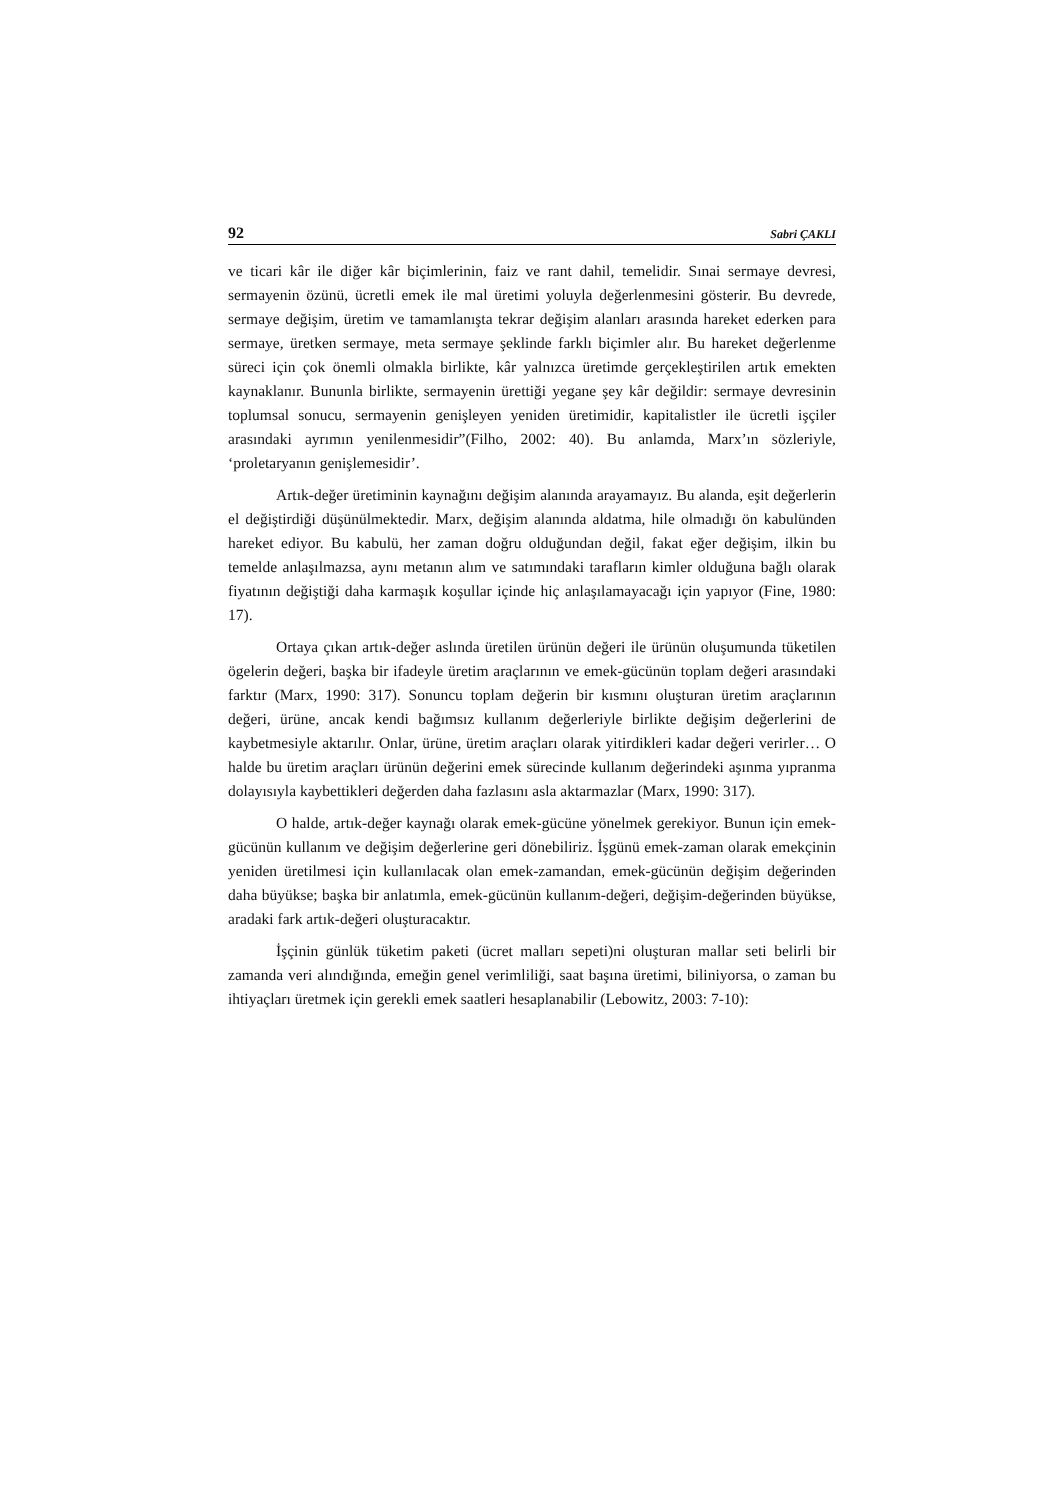92 Sabri ÇAKLI
ve ticari kâr ile diğer kâr biçimlerinin, faiz ve rant dahil, temelidir. Sınai sermaye devresi, sermayenin özünü, ücretli emek ile mal üretimi yoluyla değerlenmesini gösterir. Bu devrede, sermaye değişim, üretim ve tamamlanışta tekrar değişim alanları arasında hareket ederken para sermaye, üretken sermaye, meta sermaye şeklinde farklı biçimler alır. Bu hareket değerlenme süreci için çok önemli olmakla birlikte, kâr yalnızca üretimde gerçekleştirilen artık emekten kaynaklanır. Bununla birlikte, sermayenin ürettiği yegane şey kâr değildir: sermaye devresinin toplumsal sonucu, sermayenin genişleyen yeniden üretimidir, kapitalistler ile ücretli işçiler arasındaki ayrımın yenilenmesidir”(Filho, 2002: 40). Bu anlamda, Marx’ın sözleriyle, ‘proletaryanın genişlemesidir’.
Artık-değer üretiminin kaynağını değişim alanında arayamayız. Bu alanda, eşit değerlerin el değiştirdiği düşünülmektedir. Marx, değişim alanında aldatma, hile olmadığı ön kabulünden hareket ediyor. Bu kabulü, her zaman doğru olduğundan değil, fakat eğer değişim, ilkin bu temelde anlaşılmazsa, aynı metanın alım ve satımındaki tarafların kimler olduğuna bağlı olarak fiyatının değiştiği daha karmaşık koşullar içinde hiç anlaşılamayacağı için yapıyor (Fine, 1980: 17).
Ortaya çıkan artık-değer aslında üretilen ürünün değeri ile ürünün oluşumunda tüketilen ögelerin değeri, başka bir ifadeyle üretim araçlarının ve emek-gücünün toplam değeri arasındaki farktır (Marx, 1990: 317). Sonuncu toplam değerin bir kısmını oluşturan üretim araçlarının değeri, ürüne, ancak kendi bağımsız kullanım değerleriyle birlikte değişim değerlerini de kaybetmesiyle aktarılır. Onlar, ürüne, üretim araçları olarak yitirdikleri kadar değeri verirler… O halde bu üretim araçları ürünün değerini emek sürecinde kullanım değerindeki aşınma yıpranma dolayısıyla kaybettikleri değerden daha fazlasını asla aktarmazlar (Marx, 1990: 317).
O halde, artık-değer kaynağı olarak emek-gücüne yönelmek gerekiyor. Bunun için emek-gücünün kullanım ve değişim değerlerine geri dönebiliriz. İşgünü emek-zaman olarak emekçinin yeniden üretilmesi için kullanılacak olan emek-zamandan, emek-gücünün değişim değerinden daha büyükse; başka bir anlatımla, emek-gücünün kullanım-değeri, değişim-değerinden büyükse, aradaki fark artık-değeri oluşturacaktır.
İşçinin günlük tüketim paketi (ücret malları sepeti)ni oluşturan mallar seti belirli bir zamanda veri alındığında, emeğin genel verimliliği, saat başına üretimi, biliniyorsa, o zaman bu ihtiyaçları üretmek için gerekli emek saatleri hesaplanabilir (Lebowitz, 2003: 7-10):